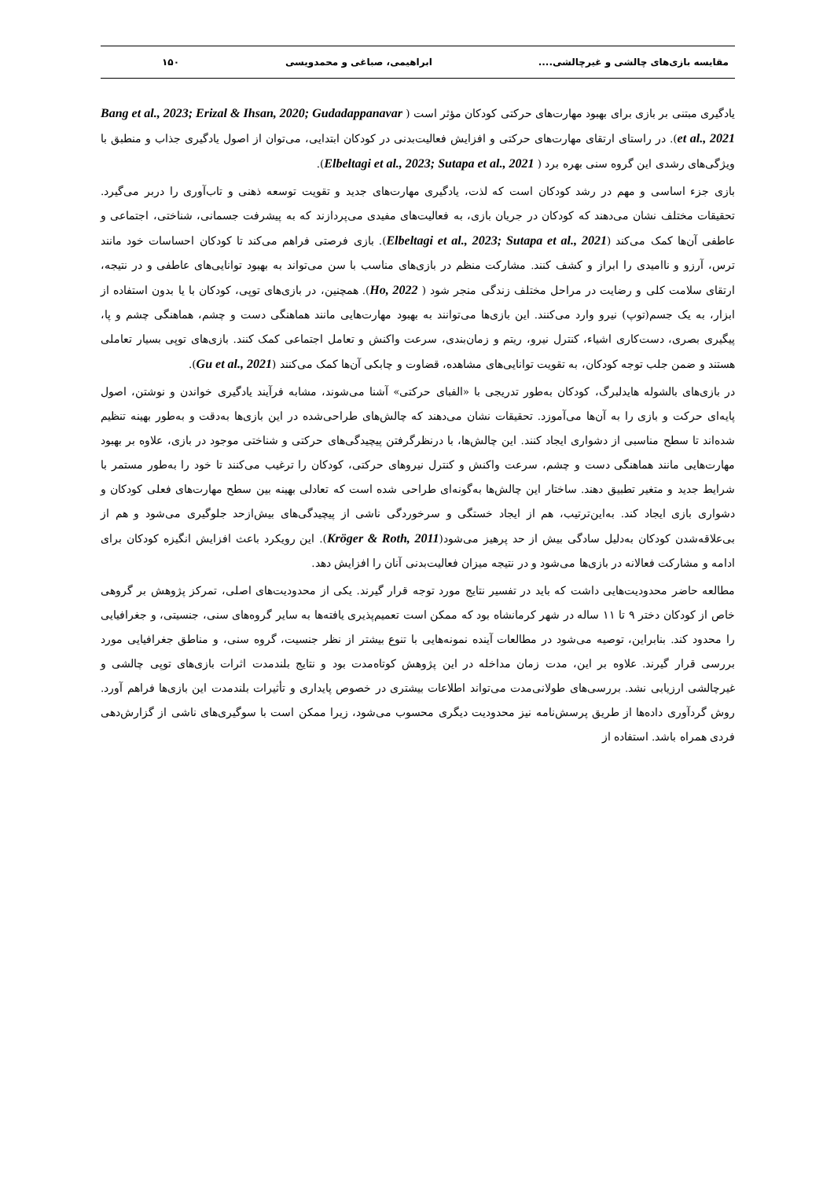مقایسه بازی‌های چالشی و غیرچالشی.... ابراهیمی، صباغی و محمدویسی ۱۵۰
یادگیری مبتنی بر بازی برای بهبود مهارت‌های حرکتی کودکان مؤثر است ( Bang et al., 2023; Erizal & Ihsan, 2020; Gudadappanavar et al., 2021). در راستای ارتقای مهارت‌های حرکتی و افزایش فعالیت‌بدنی در کودکان ابتدایی، می‌توان از اصول یادگیری جذاب و منطبق با ویژگی‌های رشدی این گروه سنی بهره برد ( Elbeltagi et al., 2023; Sutapa et al., 2021).
بازی جزء اساسی و مهم در رشد کودکان است که لذت، یادگیری مهارت‌های جدید و تقویت توسعه ذهنی و تاب‌آوری را دربر می‌گیرد. تحقیقات مختلف نشان می‌دهند که کودکان در جریان بازی، به فعالیت‌های مفیدی می‌پردازند که به پیشرفت جسمانی، شناختی، اجتماعی و عاطفی آن‌ها کمک می‌کند (Elbeltagi et al., 2023; Sutapa et al., 2021). بازی فرصتی فراهم می‌کند تا کودکان احساسات خود مانند ترس، آرزو و ناامیدی را ابراز و کشف کنند. مشارکت منظم در بازی‌های مناسب با سن می‌تواند به بهبود توانایی‌های عاطفی و در نتیجه، ارتقای سلامت کلی و رضایت در مراحل مختلف زندگی منجر شود ( Ho, 2022). همچنین، در بازی‌های توپی، کودکان با یا بدون استفاده از ابزار، به یک جسم(توپ) نیرو وارد می‌کنند. این بازی‌ها می‌توانند به بهبود مهارت‌هایی مانند هماهنگی دست و چشم، هماهنگی چشم و پا، پیگیری بصری، دست‌کاری اشیاء، کنترل نیرو، ریتم و زمان‌بندی، سرعت واکنش و تعامل اجتماعی کمک کنند. بازی‌های توپی بسیار تعاملی هستند و ضمن جلب توجه کودکان، به تقویت توانایی‌های مشاهده، قضاوت و چابکی آن‌ها کمک می‌کنند (Gu et al., 2021).
در بازی‌های بالشوله هایدلبرگ، کودکان به‌طور تدریجی با «الفبای حرکتی» آشنا می‌شوند، مشابه فرآیند یادگیری خواندن و نوشتن، اصول پایه‌ای حرکت و بازی را به آن‌ها می‌آموزد. تحقیقات نشان می‌دهند که چالش‌های طراحی‌شده در این بازی‌ها به‌دقت و به‌طور بهینه تنظیم شده‌اند تا سطح مناسبی از دشواری ایجاد کنند. این چالش‌ها، با درنظرگرفتن پیچیدگی‌های حرکتی و شناختی موجود در بازی، علاوه بر بهبود مهارت‌هایی مانند هماهنگی دست و چشم، سرعت واکنش و کنترل نیروهای حرکتی، کودکان را ترغیب می‌کنند تا خود را به‌طور مستمر با شرایط جدید و متغیر تطبیق دهند. ساختار این چالش‌ها به‌گونه‌ای طراحی شده است که تعادلی بهینه بین سطح مهارت‌های فعلی کودکان و دشواری بازی ایجاد کند. به‌این‌ترتیب، هم از ایجاد خستگی و سرخوردگی ناشی از پیچیدگی‌های بیش‌ازحد جلوگیری می‌شود و هم از بی‌علاقه‌شدن کودکان به‌دلیل سادگی بیش از حد پرهیز می‌شود(Kröger & Roth, 2011). این رویکرد باعث افزایش انگیزه کودکان برای ادامه و مشارکت فعالانه در بازی‌ها می‌شود و در نتیجه میزان فعالیت‌بدنی آنان را افزایش دهد.
مطالعه حاضر محدودیت‌هایی داشت که باید در تفسیر نتایج مورد توجه قرار گیرند. یکی از محدودیت‌های اصلی، تمرکز پژوهش بر گروهی خاص از کودکان دختر ۹ تا ۱۱ ساله در شهر کرمانشاه بود که ممکن است تعمیم‌پذیری یافته‌ها به سایر گروه‌های سنی، جنسیتی، و جغرافیایی را محدود کند. بنابراین، توصیه می‌شود در مطالعات آینده نمونه‌هایی با تنوع بیشتر از نظر جنسیت، گروه سنی، و مناطق جغرافیایی مورد بررسی قرار گیرند. علاوه بر این، مدت زمان مداخله در این پژوهش کوتاه‌مدت بود و نتایج بلندمدت اثرات بازی‌های توپی چالشی و غیرچالشی ارزیابی نشد. بررسی‌های طولانی‌مدت می‌تواند اطلاعات بیشتری در خصوص پایداری و تأثیرات بلندمدت این بازی‌ها فراهم آورد. روش گردآوری داده‌ها از طریق پرسش‌نامه نیز محدودیت دیگری محسوب می‌شود، زیرا ممکن است با سوگیری‌های ناشی از گزارش‌دهی فردی همراه باشد. استفاده از